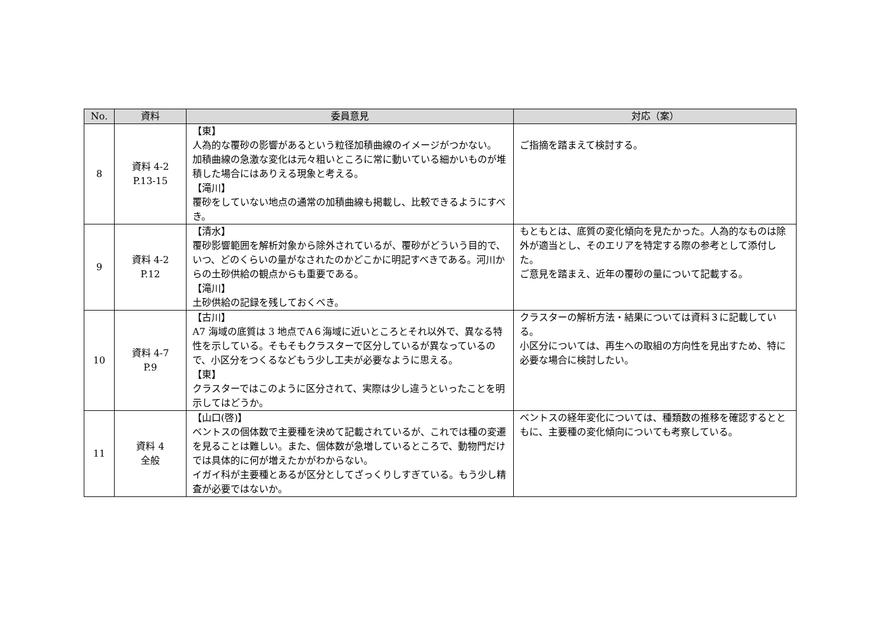| No. | 資料 | 委員意見 | 対応（案） |
| --- | --- | --- | --- |
| 8 | 資料 4-2 P.13-15 | 【東】 人為的な覆砂の影響があるという粒径加積曲線のイメージがつかない。 加積曲線の急激な変化は元々粗いところに常に動いている細かいものが堆積した場合にはありえる現象と考える。 【滝川】 覆砂をしていない地点の通常の加積曲線も掲載し、比較できるようにすべき。 | ご指摘を踏まえて検討する。 |
| 9 | 資料 4-2 P.12 | 【清水】 覆砂影響範囲を解析対象から除外されているが、覆砂がどういう目的で、いつ、どのくらいの量がなされたのかどこかに明記すべきである。河川からの土砂供給の観点からも重要である。 【滝川】 土砂供給の記録を残しておくべき。 | もともとは、底質の変化傾向を見たかった。人為的なものは除外が適当とし、そのエリアを特定する際の参考として添付した。 ご意見を踏まえ、近年の覆砂の量について記載する。 |
| 10 | 資料 4-7 P.9 | 【古川】 A7 海域の底質は 3 地点でA６海域に近いところとそれ以外で、異なる特性を示している。そもそもクラスターで区分しているが異なっているので、小区分をつくるなどもう少し工夫が必要なように思える。 【東】 クラスターではこのように区分されて、実際は少し違うといったことを明示してはどうか。 | クラスターの解析方法・結果については資料３に記載している。 小区分については、再生への取組の方向性を見出すため、特に必要な場合に検討したい。 |
| 11 | 資料 4 全般 | 【山口(啓)】 ベントスの個体数で主要種を決めて記載されているが、これでは種の変遷を見ることは難しい。また、個体数が急増しているところで、動物門だけでは具体的に何が増えたかがわからない。 イガイ科が主要種とあるが区分としてざっくりしすぎている。もう少し精査が必要ではないか。 | ベントスの経年変化については、種類数の推移を確認するとともに、主要種の変化傾向についても考察している。 |